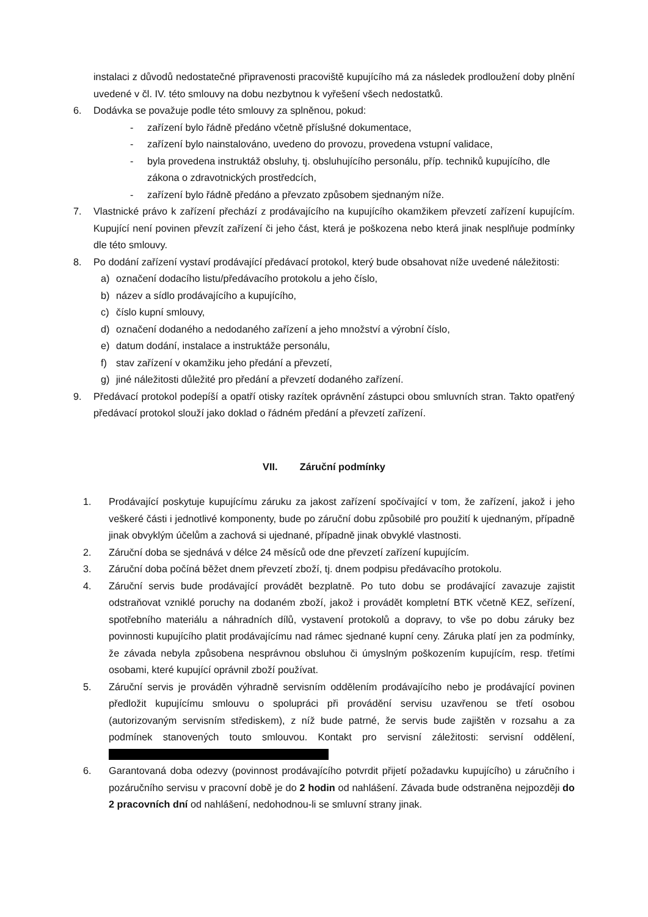instalaci z důvodů nedostatečné připravenosti pracoviště kupujícího má za následek prodloužení doby plnění uvedené v čl. IV. této smlouvy na dobu nezbytnou k vyřešení všech nedostatků.
6. Dodávka se považuje podle této smlouvy za splněnou, pokud:
- zařízení bylo řádně předáno včetně příslušné dokumentace,
- zařízení bylo nainstalováno, uvedeno do provozu, provedena vstupní validace,
- byla provedena instruktáž obsluhy, tj. obsluhujícího personálu, příp. techniků kupujícího, dle zákona o zdravotnických prostředcích,
- zařízení bylo řádně předáno a převzato způsobem sjednaným níže.
7. Vlastnické právo k zařízení přechází z prodávajícího na kupujícího okamžikem převzetí zařízení kupujícím. Kupující není povinen převzít zařízení či jeho část, která je poškozena nebo která jinak nesplňuje podmínky dle této smlouvy.
8. Po dodání zařízení vystaví prodávající předávací protokol, který bude obsahovat níže uvedené náležitosti:
a) označení dodacího listu/předávacího protokolu a jeho číslo,
b) název a sídlo prodávajícího a kupujícího,
c) číslo kupní smlouvy,
d) označení dodaného a nedodaného zařízení a jeho množství a výrobní číslo,
e) datum dodání, instalace a instruktáže personálu,
f) stav zařízení v okamžiku jeho předání a převzetí,
g) jiné náležitosti důležité pro předání a převzetí dodaného zařízení.
9. Předávací protokol podepíší a opatří otisky razítek oprávnění zástupci obou smluvních stran. Takto opatřený předávací protokol slouží jako doklad o řádném předání a převzetí zařízení.
VII. Záruční podmínky
1. Prodávající poskytuje kupujícímu záruku za jakost zařízení spočívající v tom, že zařízení, jakož i jeho veškeré části i jednotlivé komponenty, bude po záruční dobu způsobilé pro použití k ujednaným, případně jinak obvyklým účelům a zachová si ujednané, případně jinak obvyklé vlastnosti.
2. Záruční doba se sjednává v délce 24 měsíců ode dne převzetí zařízení kupujícím.
3. Záruční doba počíná běžet dnem převzetí zboží, tj. dnem podpisu předávacího protokolu.
4. Záruční servis bude prodávající provádět bezplatně. Po tuto dobu se prodávající zavazuje zajistit odstraňovat vzniklé poruchy na dodaném zboží, jakož i provádět kompletní BTK včetně KEZ, seřízení, spotřebního materiálu a náhradních dílů, vystavení protokolů a dopravy, to vše po dobu záruky bez povinnosti kupujícího platit prodávajícímu nad rámec sjednané kupní ceny. Záruka platí jen za podmínky, že závada nebyla způsobena nesprávnou obsluhou či úmyslným poškozením kupujícím, resp. třetími osobami, které kupující oprávnil zboží používat.
5. Záruční servis je prováděn výhradně servisním oddělením prodávajícího nebo je prodávající povinen předložit kupujícímu smlouvu o spolupráci při provádění servisu uzavřenou se třetí osobou (autorizovaným servisním střediskem), z níž bude patrné, že servis bude zajištěn v rozsahu a za podmínek stanovených touto smlouvou. Kontakt pro servisní záležitosti: servisní oddělení,
6. Garantovaná doba odezvy (povinnost prodávajícího potvrdit přijetí požadavku kupujícího) u záručního i pozáručního servisu v pracovní době je do 2 hodin od nahlášení. Závada bude odstraněna nejpozději do 2 pracovních dní od nahlášení, nedohodnou-li se smluvní strany jinak.